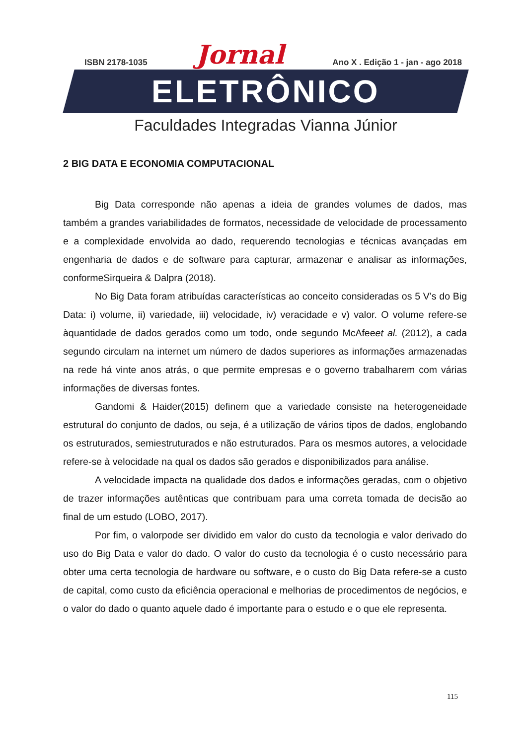ISBN 2178-1035 Jornal Ano X . Edição 1 - jan - ago 2018
ELETRÔNICO
Faculdades Integradas Vianna Júnior
2 BIG DATA E ECONOMIA COMPUTACIONAL
Big Data corresponde não apenas a ideia de grandes volumes de dados, mas também a grandes variabilidades de formatos, necessidade de velocidade de processamento e a complexidade envolvida ao dado, requerendo tecnologias e técnicas avançadas em engenharia de dados e de software para capturar, armazenar e analisar as informações, conformeSirqueira & Dalpra (2018).
No Big Data foram atribuídas características ao conceito consideradas os 5 V’s do Big Data: i) volume, ii) variedade, iii) velocidade, iv) veracidade e v) valor. O volume refere-se àquantidade de dados gerados como um todo, onde segundo McAfeeet al. (2012), a cada segundo circulam na internet um número de dados superiores as informações armazenadas na rede há vinte anos atrás, o que permite empresas e o governo trabalharem com várias informações de diversas fontes.
Gandomi & Haider(2015) definem que a variedade consiste na heterogeneidade estrutural do conjunto de dados, ou seja, é a utilização de vários tipos de dados, englobando os estruturados, semiestruturados e não estruturados. Para os mesmos autores, a velocidade refere-se à velocidade na qual os dados são gerados e disponibilizados para análise.
A velocidade impacta na qualidade dos dados e informações geradas, com o objetivo de trazer informações autênticas que contribuam para uma correta tomada de decisão ao final de um estudo (LOBO, 2017).
Por fim, o valorpode ser dividido em valor do custo da tecnologia e valor derivado do uso do Big Data e valor do dado. O valor do custo da tecnologia é o custo necessário para obter uma certa tecnologia de hardware ou software, e o custo do Big Data refere-se a custo de capital, como custo da eficiência operacional e melhorias de procedimentos de negócios, e o valor do dado o quanto aquele dado é importante para o estudo e o que ele representa.
115